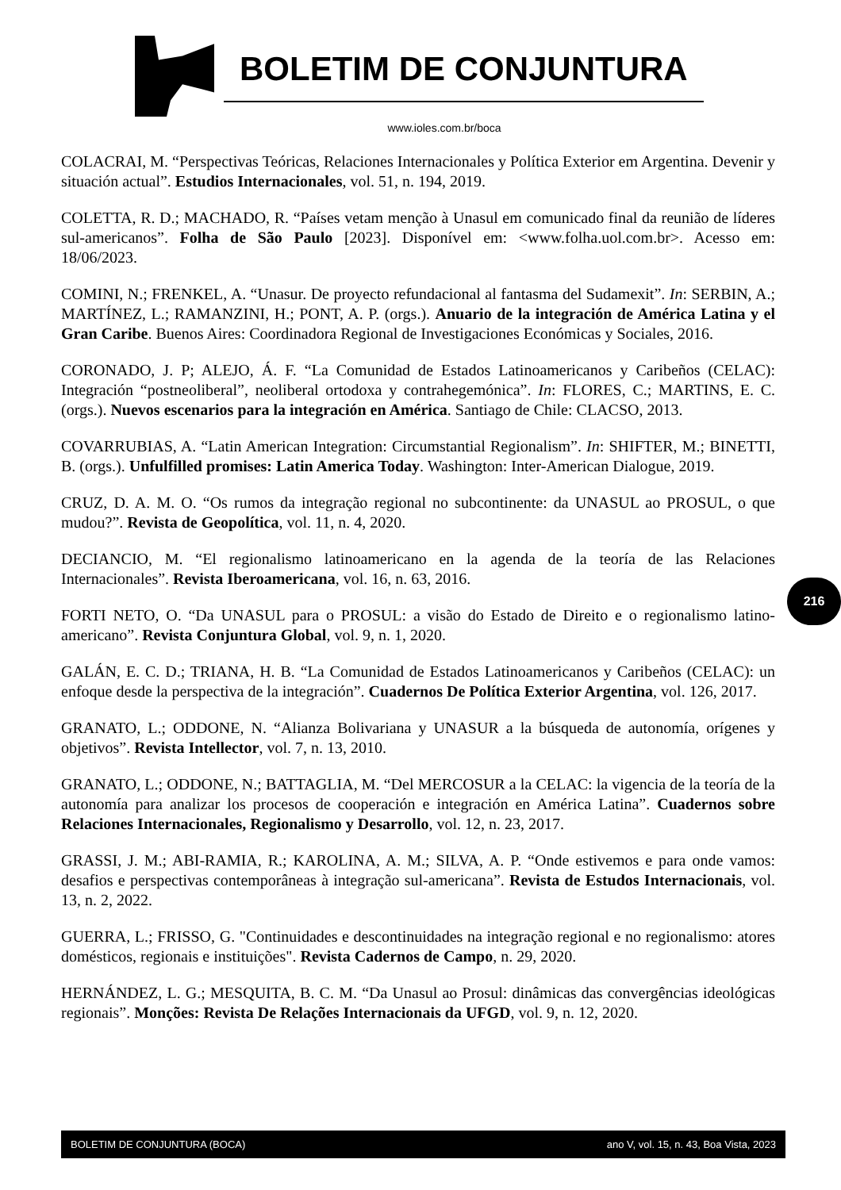BOLETIM DE CONJUNTURA
www.ioles.com.br/boca
COLACRAI, M. “Perspectivas Teóricas, Relaciones Internacionales y Política Exterior em Argentina. Devenir y situación actual”. Estudios Internacionales, vol. 51, n. 194, 2019.
COLETTA, R. D.; MACHADO, R. “Países vetam menção à Unasul em comunicado final da reunião de líderes sul-americanos”. Folha de São Paulo [2023]. Disponível em: <www.folha.uol.com.br>. Acesso em: 18/06/2023.
COMINI, N.; FRENKEL, A. “Unasur. De proyecto refundacional al fantasma del Sudamexit”. In: SERBIN, A.; MARTÍNEZ, L.; RAMANZINI, H.; PONT, A. P. (orgs.). Anuario de la integración de América Latina y el Gran Caribe. Buenos Aires: Coordinadora Regional de Investigaciones Económicas y Sociales, 2016.
CORONADO, J. P; ALEJO, Á. F. “La Comunidad de Estados Latinoamericanos y Caribeños (CELAC): Integración “postneoliberal”, neoliberal ortodoxa y contrahegemónica”. In: FLORES, C.; MARTINS, E. C. (orgs.). Nuevos escenarios para la integración en América. Santiago de Chile: CLACSO, 2013.
COVARRUBIAS, A. “Latin American Integration: Circumstantial Regionalism”. In: SHIFTER, M.; BINETTI, B. (orgs.). Unfulfilled promises: Latin America Today. Washington: Inter-American Dialogue, 2019.
CRUZ, D. A. M. O. “Os rumos da integração regional no subcontinente: da UNASUL ao PROSUL, o que mudou?”. Revista de Geopolítica, vol. 11, n. 4, 2020.
DECIANCIO, M. “El regionalismo latinoamericano en la agenda de la teoría de las Relaciones Internacionales”. Revista Iberoamericana, vol. 16, n. 63, 2016.
FORTI NETO, O. “Da UNASUL para o PROSUL: a visão do Estado de Direito e o regionalismo latino-americano”. Revista Conjuntura Global, vol. 9, n. 1, 2020.
GALÁN, E. C. D.; TRIANA, H. B. “La Comunidad de Estados Latinoamericanos y Caribeños (CELAC): un enfoque desde la perspectiva de la integración”. Cuadernos De Política Exterior Argentina, vol. 126, 2017.
GRANATO, L.; ODDONE, N. “Alianza Bolivariana y UNASUR a la búsqueda de autonomía, orígenes y objetivos”. Revista Intellector, vol. 7, n. 13, 2010.
GRANATO, L.; ODDONE, N.; BATTAGLIA, M. “Del MERCOSUR a la CELAC: la vigencia de la teoría de la autonomía para analizar los procesos de cooperación e integración en América Latina”. Cuadernos sobre Relaciones Internacionales, Regionalismo y Desarrollo, vol. 12, n. 23, 2017.
GRASSI, J. M.; ABI-RAMIA, R.; KAROLINA, A. M.; SILVA, A. P. “Onde estivemos e para onde vamos: desafios e perspectivas contemporâneas à integração sul-americana”. Revista de Estudos Internacionais, vol. 13, n. 2, 2022.
GUERRA, L.; FRISSO, G. "Continuidades e descontinuidades na integração regional e no regionalismo: atores domésticos, regionais e instituições". Revista Cadernos de Campo, n. 29, 2020.
HERNÁNDEZ, L. G.; MESQUITA, B. C. M. “Da Unasul ao Prosul: dinâmicas das convergências ideológicas regionais”. Monções: Revista De Relações Internacionais da UFGD, vol. 9, n. 12, 2020.
216
BOLETIM DE CONJUNTURA (BOCA) ano V, vol. 15, n. 43, Boa Vista, 2023